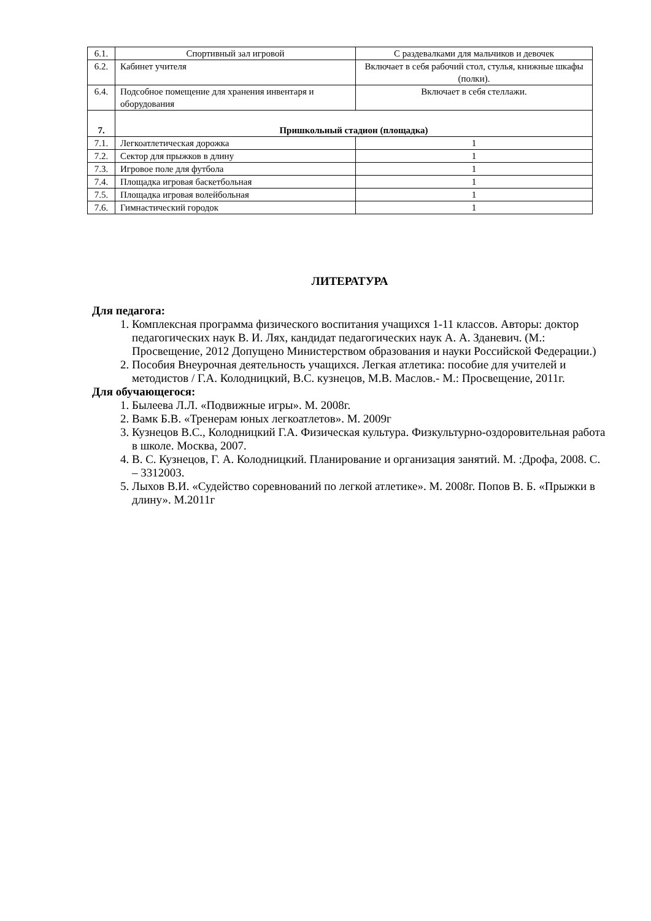| 6.1. | Спортивный зал игровой | С раздевалками для мальчиков и девочек |
| 6.2. | Кабинет учителя | Включает в себя рабочий стол, стулья, книжные шкафы (полки). |
| 6.4. | Подсобное помещение для хранения инвентаря и оборудования | Включает в себя стеллажи. |
| 7. | Пришкольный стадион (площадка) | |
| 7.1. | Легкоатлетическая дорожка | 1 |
| 7.2. | Сектор для прыжков в длину | 1 |
| 7.3. | Игровое поле для футбола | 1 |
| 7.4. | Площадка игровая баскетбольная | 1 |
| 7.5. | Площадка игровая волейбольная | 1 |
| 7.6. | Гимнастический городок | 1 |
ЛИТЕРАТУРА
Для педагога:
1. Комплексная программа физического воспитания учащихся 1-11 классов. Авторы: доктор педагогических наук В. И. Лях, кандидат педагогических наук А. А. Зданевич. (М.: Просвещение, 2012 Допущено Министерством образования и науки Российской Федерации.)
2. Пособия Внеурочная деятельность учащихся. Легкая атлетика: пособие для учителей и методистов / Г.А. Колодницкий, В.С. кузнецов, М.В. Маслов.- М.: Просвещение, 2011г.
Для обучающегося:
1. Былеева Л.Л. «Подвижные игры». М. 2008г.
2. Вамк Б.В. «Тренерам юных легкоатлетов». М. 2009г
3. Кузнецов В.С., Колодницкий Г.А. Физическая культура. Физкультурно-оздоровительная работа в школе. Москва, 2007.
4. В. С. Кузнецов, Г. А. Колодницкий. Планирование и организация занятий. М. :Дрофа, 2008. С. – 3312003.
5. Лыхов В.И. «Судейство соревнований по легкой атлетике». М. 2008г. Попов В. Б. «Прыжки в длину». М.2011г